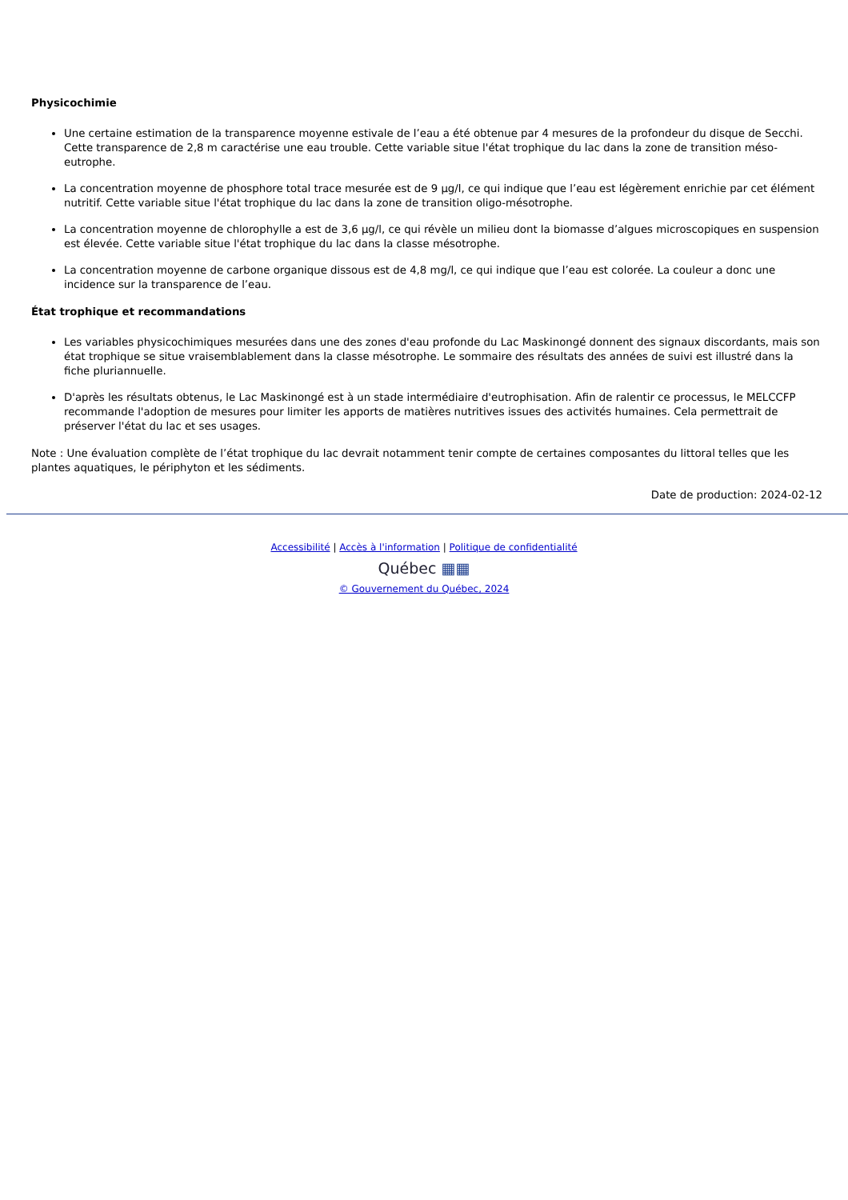Physicochimie
Une certaine estimation de la transparence moyenne estivale de l’eau a été obtenue par 4 mesures de la profondeur du disque de Secchi. Cette transparence de 2,8 m caractérise une eau trouble. Cette variable situe l'état trophique du lac dans la zone de transition méso-eutrophe.
La concentration moyenne de phosphore total trace mesurée est de 9 µg/l, ce qui indique que l’eau est légèrement enrichie par cet élément nutritif. Cette variable situe l'état trophique du lac dans la zone de transition oligo-mésotrophe.
La concentration moyenne de chlorophylle a est de 3,6 µg/l, ce qui révèle un milieu dont la biomasse d’algues microscopiques en suspension est élevée. Cette variable situe l'état trophique du lac dans la classe mésotrophe.
La concentration moyenne de carbone organique dissous est de 4,8 mg/l, ce qui indique que l’eau est colorée. La couleur a donc une incidence sur la transparence de l’eau.
État trophique et recommandations
Les variables physicochimiques mesurées dans une des zones d'eau profonde du Lac Maskinongé donnent des signaux discordants, mais son état trophique se situe vraisemblablement dans la classe mésotrophe. Le sommaire des résultats des années de suivi est illustré dans la fiche pluriannuelle.
D'après les résultats obtenus, le Lac Maskinongé est à un stade intermédiaire d'eutrophisation. Afin de ralentir ce processus, le MELCCFP recommande l'adoption de mesures pour limiter les apports de matières nutritives issues des activités humaines. Cela permettrait de préserver l'état du lac et ses usages.
Note : Une évaluation complète de l’état trophique du lac devrait notamment tenir compte de certaines composantes du littoral telles que les plantes aquatiques, le périphyton et les sédiments.
Date de production: 2024-02-12
Accessibilité | Accès à l'information | Politique de confidentialité
Québec ▦▦
© Gouvernement du Québec, 2024